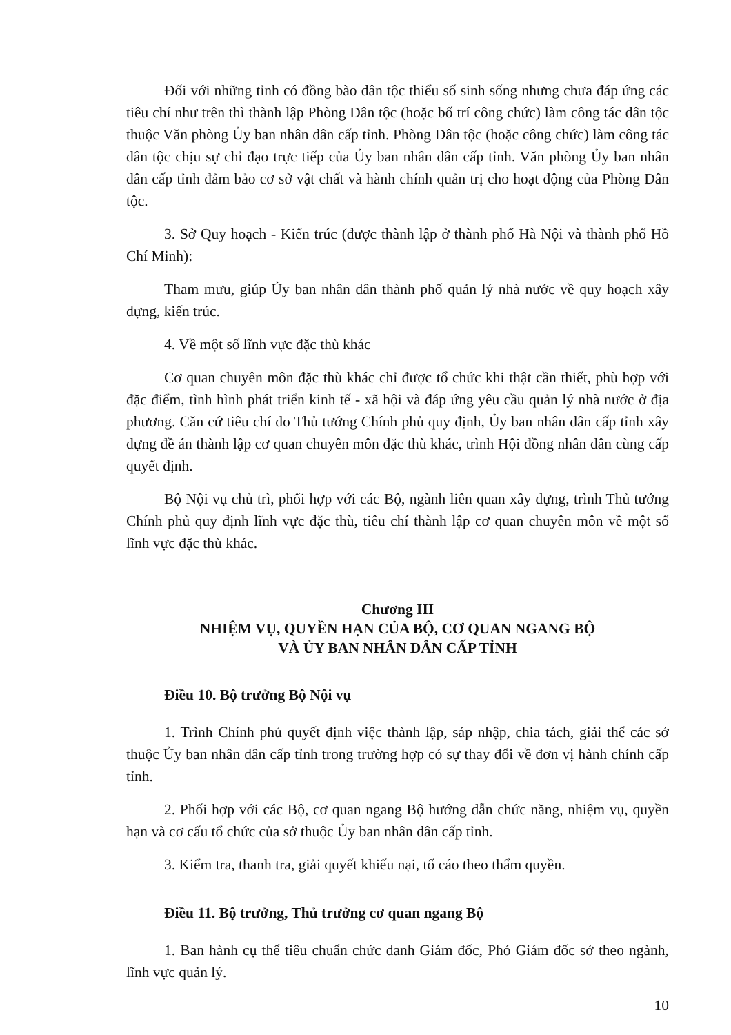Đối với những tỉnh có đồng bào dân tộc thiểu số sinh sống nhưng chưa đáp ứng các tiêu chí như trên thì thành lập Phòng Dân tộc (hoặc bố trí công chức) làm công tác dân tộc thuộc Văn phòng Ủy ban nhân dân cấp tỉnh. Phòng Dân tộc (hoặc công chức) làm công tác dân tộc chịu sự chỉ đạo trực tiếp của Ủy ban nhân dân cấp tỉnh. Văn phòng Ủy ban nhân dân cấp tỉnh đảm bảo cơ sở vật chất và hành chính quản trị cho hoạt động của Phòng Dân tộc.
3. Sở Quy hoạch - Kiến trúc (được thành lập ở thành phố Hà Nội và thành phố Hồ Chí Minh):
Tham mưu, giúp Ủy ban nhân dân thành phố quản lý nhà nước về quy hoạch xây dựng, kiến trúc.
4. Về một số lĩnh vực đặc thù khác
Cơ quan chuyên môn đặc thù khác chỉ được tổ chức khi thật cần thiết, phù hợp với đặc điểm, tình hình phát triển kinh tế - xã hội và đáp ứng yêu cầu quản lý nhà nước ở địa phương. Căn cứ tiêu chí do Thủ tướng Chính phủ quy định, Ủy ban nhân dân cấp tỉnh xây dựng đề án thành lập cơ quan chuyên môn đặc thù khác, trình Hội đồng nhân dân cùng cấp quyết định.
Bộ Nội vụ chủ trì, phối hợp với các Bộ, ngành liên quan xây dựng, trình Thủ tướng Chính phủ quy định lĩnh vực đặc thù, tiêu chí thành lập cơ quan chuyên môn về một số lĩnh vực đặc thù khác.
Chương III
NHIỆM VỤ, QUYỀN HẠN CỦA BỘ, CƠ QUAN NGANG BỘ
VÀ ỦY BAN NHÂN DÂN CẤP TỈNH
Điều 10. Bộ trưởng Bộ Nội vụ
1. Trình Chính phủ quyết định việc thành lập, sáp nhập, chia tách, giải thể các sở thuộc Ủy ban nhân dân cấp tỉnh trong trường hợp có sự thay đổi về đơn vị hành chính cấp tỉnh.
2. Phối hợp với các Bộ, cơ quan ngang Bộ hướng dẫn chức năng, nhiệm vụ, quyền hạn và cơ cấu tổ chức của sở thuộc Ủy ban nhân dân cấp tỉnh.
3. Kiểm tra, thanh tra, giải quyết khiếu nại, tố cáo theo thẩm quyền.
Điều 11. Bộ trưởng, Thủ trưởng cơ quan ngang Bộ
1. Ban hành cụ thể tiêu chuẩn chức danh Giám đốc, Phó Giám đốc sở theo ngành, lĩnh vực quản lý.
10